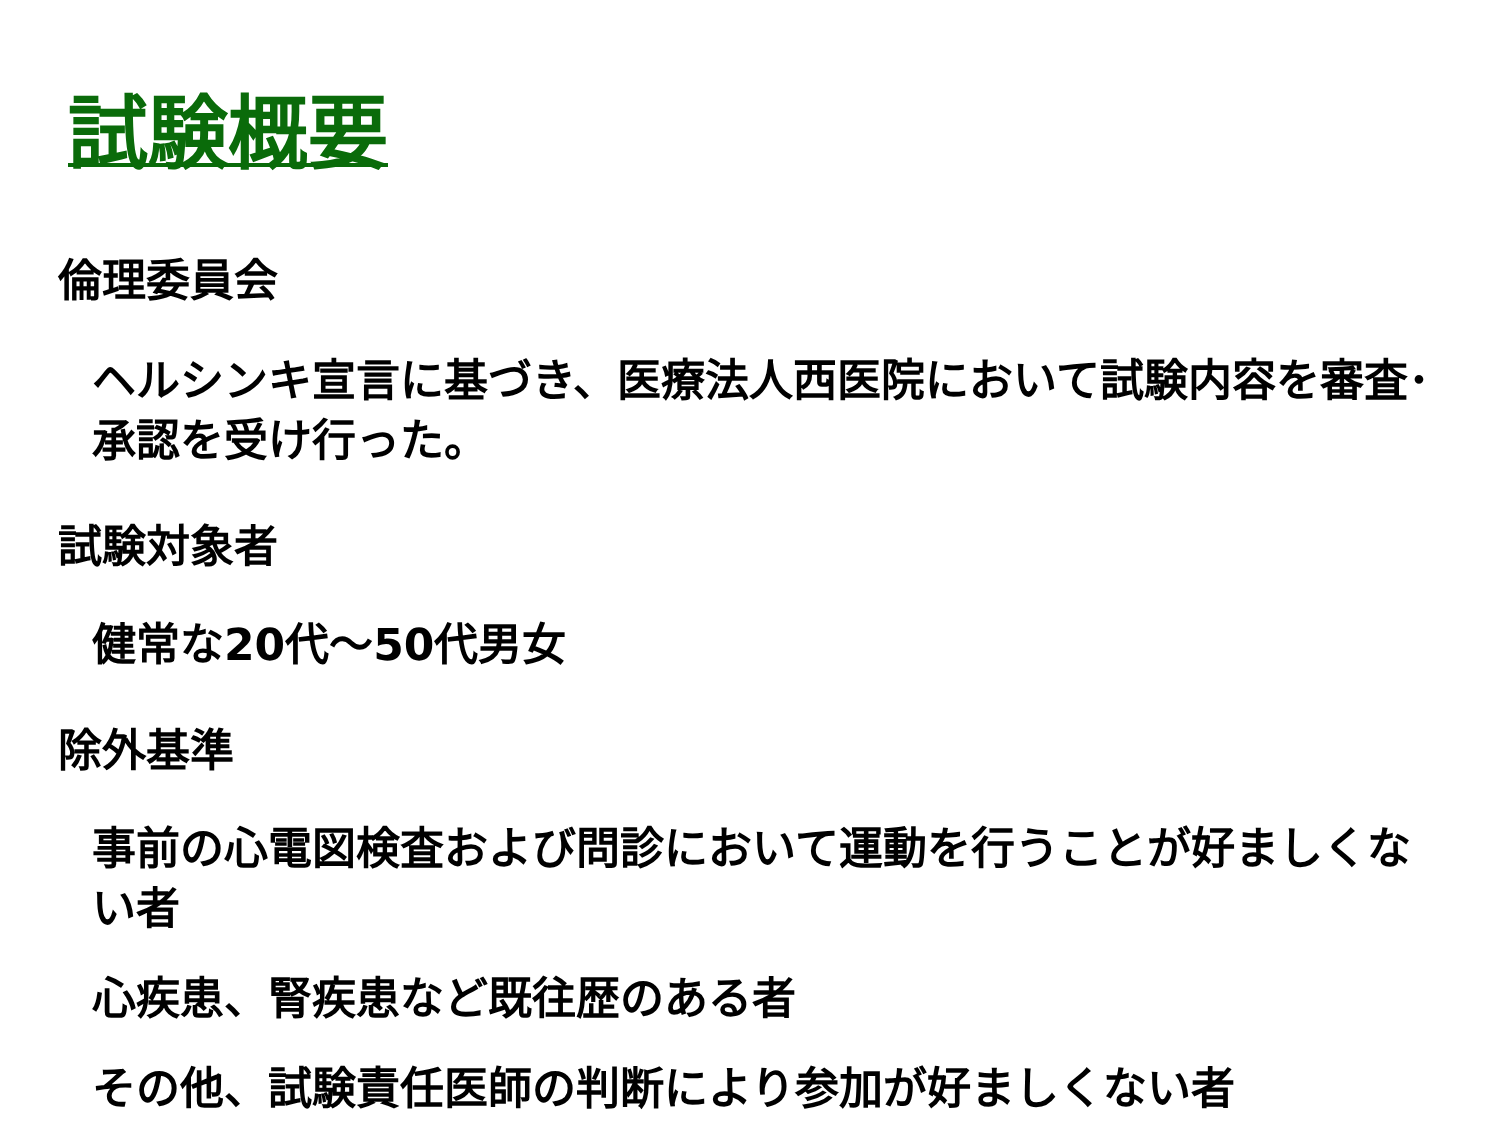試験概要
倫理委員会
ヘルシンキ宣言に基づき、医療法人西医院において試験内容を審査･承認を受け行った。
試験対象者
健常な20代～50代男女
除外基準
事前の心電図検査および問診において運動を行うことが好ましくない者
心疾患、腎疾患など既往歴のある者
その他、試験責任医師の判断により参加が好ましくない者